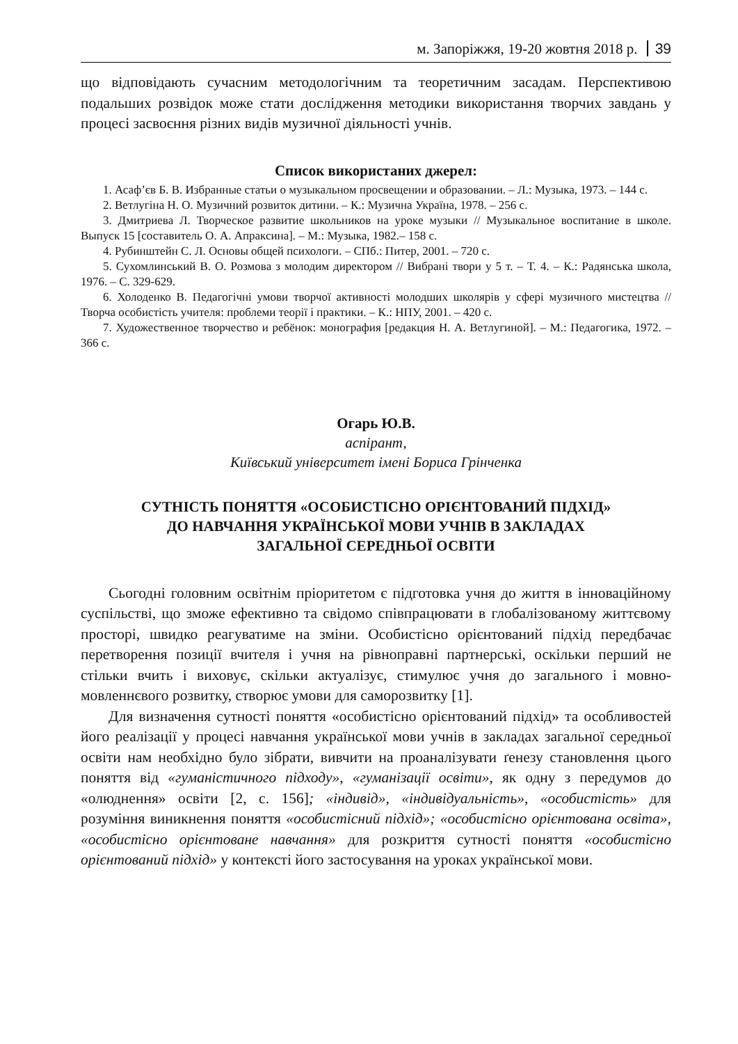м. Запоріжжя, 19-20 жовтня 2018 р. 39
що відповідають сучасним методологічним та теоретичним засадам. Перспективою подальших розвідок може стати дослідження методики використання творчих завдань у процесі засвоєння різних видів музичної діяльності учнів.
Список використаних джерел:
1. Асаф’єв Б. В. Избранные статьи о музыкальном просвещении и образовании. – Л.: Музыка, 1973. – 144 с.
2. Ветлугіна Н. О. Музичний розвиток дитини. – К.: Музична Україна, 1978. – 256 с.
3. Дмитриева Л. Творческое развитие школьников на уроке музыки // Музыкальное воспитание в школе. Выпуск 15 [составитель О. А. Апраксина]. – М.: Музыка, 1982.– 158 с.
4. Рубинштейн С. Л. Основы общей психологи. – СПб.: Питер, 2001. – 720 с.
5. Сухомлинський В. О. Розмова з молодим директором // Вибрані твори у 5 т. – Т. 4. – К.: Радянська школа, 1976. – С. 329-629.
6. Холоденко В. Педагогічні умови творчої активності молодших школярів у сфері музичного мистецтва // Творча особистість учителя: проблеми теорії і практики. – К.: НПУ, 2001. – 420 с.
7. Художественное творчество и ребёнок: монография [редакция Н. А. Ветлугиной]. – М.: Педагогика, 1972. – 366 с.
Огарь Ю.В.
аспірант,
Київський університет імені Бориса Грінченка
СУТНІСТЬ ПОНЯТТЯ «ОСОБИСТІСНО ОРІЄНТОВАНИЙ ПІДХІД»
ДО НАВЧАННЯ УКРАЇНСЬКОЇ МОВИ УЧНІВ В ЗАКЛАДАХ
ЗАГАЛЬНОЇ СЕРЕДНЬОЇ ОСВІТИ
Сьогодні головним освітнім пріоритетом є підготовка учня до життя в інноваційному суспільстві, що зможе ефективно та свідомо співпрацювати в глобалізованому життєвому просторі, швидко реагуватиме на зміни. Особистісно орієнтований підхід передбачає перетворення позиції вчителя і учня на рівноправні партнерські, оскільки перший не стільки вчить і виховує, скільки актуалізує, стимулює учня до загального і мовно-мовленнєвого розвитку, створює умови для саморозвитку [1].
Для визначення сутності поняття «особистісно орієнтований підхід» та особливостей його реалізації у процесі навчання української мови учнів в закладах загальної середньої освіти нам необхідно було зібрати, вивчити на проаналізувати ґенезу становлення цього поняття від «гуманістичного підходу», «гуманізації освіти», як одну з передумов до «олюднення» освіти [2, с. 156]; «індивід», «індивідуальність», «особистість» для розуміння виникнення поняття «особистісний підхід»; «особистісно орієнтована освіта», «особистісно орієнтоване навчання» для розкриття сутності поняття «особистісно орієнтований підхід» у контексті його застосування на уроках української мови.